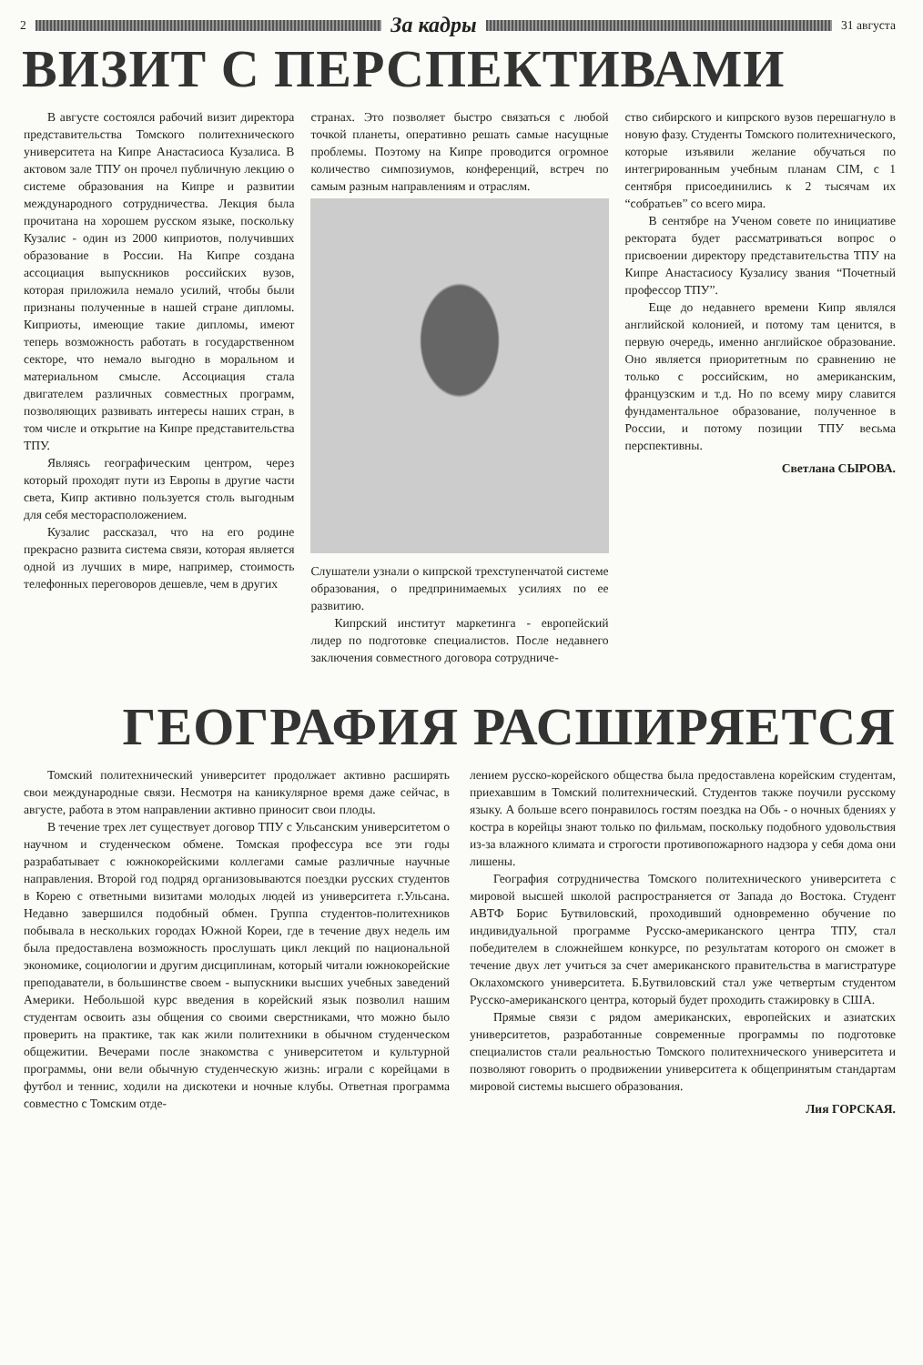2
За кадры
31 августа
ВИЗИТ С ПЕРСПЕКТИВАМИ
В августе состоялся рабочий визит директора представительства Томского политехнического университета на Кипре Анастасиоса Кузалиса. В актовом зале ТПУ он прочел публичную лекцию о системе образования на Кипре и развитии международного сотрудничества. Лекция была прочитана на хорошем русском языке, поскольку Кузалис - один из 2000 киприотов, получивших образование в России. На Кипре создана ассоциация выпускников российских вузов, которая приложила немало усилий, чтобы были признаны полученные в нашей стране дипломы. Киприоты, имеющие такие дипломы, имеют теперь возможность работать в государственном секторе, что немало выгодно в моральном и материальном смысле. Ассоциация стала двигателем различных совместных программ, позволяющих развивать интересы наших стран, в том числе и открытие на Кипре представительства ТПУ.
Являясь географическим центром, через который проходят пути из Европы в другие части света, Кипр активно пользуется столь выгодным для себя месторасположением.
Кузалис рассказал, что на его родине прекрасно развита система связи, которая является одной из лучших в мире, например, стоимость телефонных переговоров дешевле, чем в других
странах. Это позволяет быстро связаться с любой точкой планеты, оперативно решать самые насущные проблемы. Поэтому на Кипре проводится огромное количество симпозиумов, конференций, встреч по самым разным направлениям и отраслям.
Слушатели узнали о кипрской трехступенчатой системе образования, о предпринимаемых усилиях по ее развитию.
Кипрский институт маркетинга - европейский лидер по подготовке специалистов. После недавнего заключения совместного договора сотрудниче-
ство сибирского и кипрского вузов перешагнуло в новую фазу. Студенты Томского политехнического, которые изъявили желание обучаться по интегрированным учебным планам CIM, с 1 сентября присоединились к 2 тысячам их “собратьев” со всего мира.
В сентябре на Ученом совете по инициативе ректората будет рассматриваться вопрос о присвоении директору представительства ТПУ на Кипре Анастасиосу Кузалису звания “Почетный профессор ТПУ”.
Еще до недавнего времени Кипр являлся английской колонией, и потому там ценится, в первую очередь, именно английское образование. Оно является приоритетным по сравнению не только с российским, но американским, французским и т.д. Но по всему миру славится фундаментальное образование, полученное в России, и потому позиции ТПУ весьма перспективны.
Светлана СЫРОВА.
ГЕОГРАФИЯ РАСШИРЯЕТСЯ
Томский политехнический университет продолжает активно расширять свои международные связи. Несмотря на каникулярное время даже сейчас, в августе, работа в этом направлении активно приносит свои плоды.
В течение трех лет существует договор ТПУ с Ульсанским университетом о научном и студенческом обмене. Томская профессура все эти годы разрабатывает с южнокорейскими коллегами самые различные научные направления. Второй год подряд организовываются поездки русских студентов в Корею с ответными визитами молодых людей из университета г.Ульсана. Недавно завершился подобный обмен. Группа студентов-политехников побывала в нескольких городах Южной Кореи, где в течение двух недель им была предоставлена возможность прослушать цикл лекций по национальной экономике, социологии и другим дисциплинам, который читали южнокорейские преподаватели, в большинстве своем - выпускники высших учебных заведений Америки. Небольшой курс введения в корейский язык позволил нашим студентам освоить азы общения со своими сверстниками, что можно было проверить на практике, так как жили политехники в обычном студенческом общежитии. Вечерами после знакомства с университетом и культурной программы, они вели обычную студенческую жизнь: играли с корейцами в футбол и теннис, ходили на дискотеки и ночные клубы. Ответная программа совместно с Томским отде-
лением русско-корейского общества была предоставлена корейским студентам, приехавшим в Томский политехнический. Студентов также поучили русскому языку. А больше всего понравилось гостям поездка на Обь - о ночных бдениях у костра в корейцы знают только по фильмам, поскольку подобного удовольствия из-за влажного климата и строгости противопожарного надзора у себя дома они лишены.
География сотрудничества Томского политехнического университета с мировой высшей школой распространяется от Запада до Востока. Студент АВТФ Борис Бутвиловский, проходивший одновременно обучение по индивидуальной программе Русско-американского центра ТПУ, стал победителем в сложнейшем конкурсе, по результатам которого он сможет в течение двух лет учиться за счет американского правительства в магистратуре Оклахомского университета. Б.Бутвиловский стал уже четвертым студентом Русско-американского центра, который будет проходить стажировку в США.
Прямые связи с рядом американских, европейских и азиатских университетов, разработанные современные программы по подготовке специалистов стали реальностью Томского политехнического университета и позволяют говорить о продвижении университета к общепринятым стандартам мировой системы высшего образования.
Лия ГОРСКАЯ.